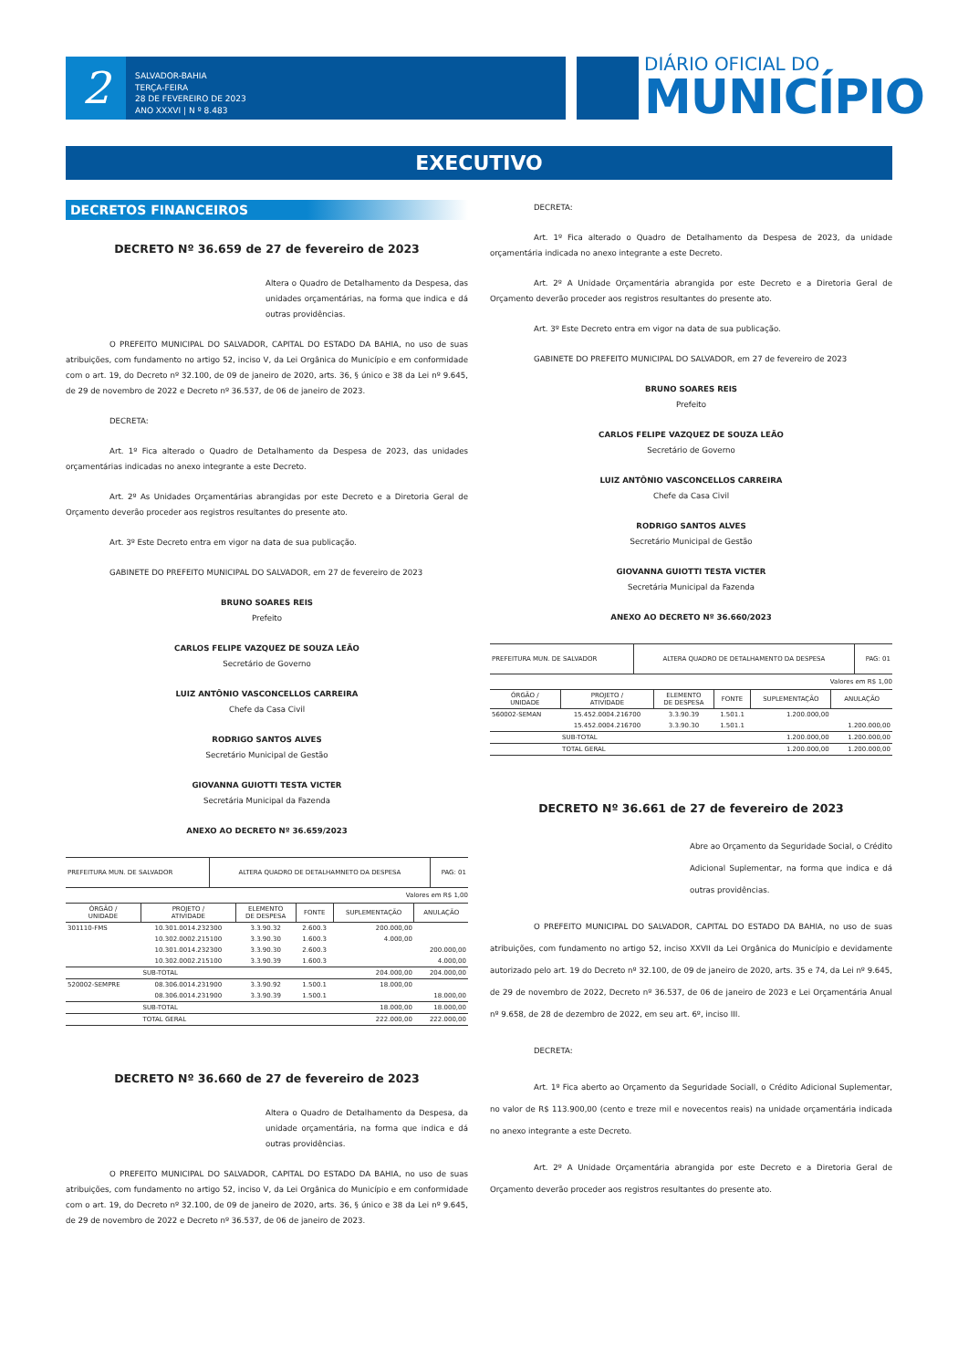2
SALVADOR-BAHIA
TERÇA-FEIRA
28 DE FEVEREIRO DE 2023
ANO XXXVI | N º 8.483
DIÁRIO OFICIAL DO
MUNICÍPIO
EXECUTIVO
DECRETOS FINANCEIROS
DECRETO Nº 36.659 de 27 de fevereiro de 2023
Altera o Quadro de Detalhamento da Despesa, das unidades orçamentárias, na forma que indica e dá outras providências.
O PREFEITO MUNICIPAL DO SALVADOR, CAPITAL DO ESTADO DA BAHIA, no uso de suas atribuições, com fundamento no artigo 52, inciso V, da Lei Orgânica do Município e em conformidade com o art. 19, do Decreto nº 32.100, de 09 de janeiro de 2020, arts. 36, § único e 38 da Lei nº 9.645, de 29 de novembro de 2022 e Decreto nº 36.537, de 06 de janeiro de 2023.
DECRETA:
Art. 1º Fica alterado o Quadro de Detalhamento da Despesa de 2023, das unidades orçamentárias indicadas no anexo integrante a este Decreto.
Art. 2º As Unidades Orçamentárias abrangidas por este Decreto e a Diretoria Geral de Orçamento deverão proceder aos registros resultantes do presente ato.
Art. 3º Este Decreto entra em vigor na data de sua publicação.
GABINETE DO PREFEITO MUNICIPAL DO SALVADOR, em 27 de fevereiro de 2023
BRUNO SOARES REIS
Prefeito
CARLOS FELIPE VAZQUEZ DE SOUZA LEÃO
Secretário de Governo
LUIZ ANTÔNIO VASCONCELLOS CARREIRA
Chefe da Casa Civil
RODRIGO SANTOS ALVES
Secretário Municipal de Gestão
GIOVANNA GUIOTTI TESTA VICTER
Secretária Municipal da Fazenda
ANEXO AO DECRETO Nº 36.659/2023
| PREFEITURA MUN. DE SALVADOR | ALTERA QUADRO DE DETALHAMNETO DA DESPESA | PAG: 01 |
Valores em R$ 1,00
| ÓRGÃO / UNIDADE | PROJETO / ATIVIDADE | ELEMENTO DE DESPESA | FONTE | SUPLEMENTAÇÃO | ANULAÇÃO |
| --- | --- | --- | --- | --- | --- |
| 301110-FMS | 10.301.0014.232300 | 3.3.90.32 | 2.600.3 | 200.000,00 | |
| | 10.302.0002.215100 | 3.3.90.30 | 1.600.3 | 4.000,00 | |
| | 10.301.0014.232300 | 3.3.90.30 | 2.600.3 | | 200.000,00 |
| | 10.302.0002.215100 | 3.3.90.39 | 1.600.3 | | 4.000,00 |
| | SUB-TOTAL | | | 204.000,00 | 204.000,00 |
| 520002-SEMPRE | 08.306.0014.231900 | 3.3.90.92 | 1.500.1 | 18.000,00 | |
| | 08.306.0014.231900 | 3.3.90.39 | 1.500.1 | | 18.000,00 |
| | SUB-TOTAL | | | 18.000,00 | 18.000,00 |
| | TOTAL GERAL | | | 222.000,00 | 222.000,00 |
DECRETO Nº 36.660 de 27 de fevereiro de 2023
Altera o Quadro de Detalhamento da Despesa, da unidade orçamentária, na forma que indica e dá outras providências.
O PREFEITO MUNICIPAL DO SALVADOR, CAPITAL DO ESTADO DA BAHIA, no uso de suas atribuições, com fundamento no artigo 52, inciso V, da Lei Orgânica do Município e em conformidade com o art. 19, do Decreto nº 32.100, de 09 de janeiro de 2020, arts. 36, § único e 38 da Lei nº 9.645, de 29 de novembro de 2022 e Decreto nº 36.537, de 06 de janeiro de 2023.
DECRETA:
Art. 1º Fica alterado o Quadro de Detalhamento da Despesa de 2023, da unidade orçamentária indicada no anexo integrante a este Decreto.
Art. 2º A Unidade Orçamentária abrangida por este Decreto e a Diretoria Geral de Orçamento deverão proceder aos registros resultantes do presente ato.
Art. 3º Este Decreto entra em vigor na data de sua publicação.
GABINETE DO PREFEITO MUNICIPAL DO SALVADOR, em 27 de fevereiro de 2023
BRUNO SOARES REIS
Prefeito
CARLOS FELIPE VAZQUEZ DE SOUZA LEÃO
Secretário de Governo
LUIZ ANTÔNIO VASCONCELLOS CARREIRA
Chefe da Casa Civil
RODRIGO SANTOS ALVES
Secretário Municipal de Gestão
GIOVANNA GUIOTTI TESTA VICTER
Secretária Municipal da Fazenda
ANEXO AO DECRETO Nº 36.660/2023
| PREFEITURA MUN. DE SALVADOR | ALTERA QUADRO DE DETALHAMENTO DA DESPESA | PAG: 01 |
Valores em R$ 1,00
| ÓRGÃO / UNIDADE | PROJETO / ATIVIDADE | ELEMENTO DE DESPESA | FONTE | SUPLEMENTAÇÃO | ANULAÇÃO |
| --- | --- | --- | --- | --- | --- |
| 560002-SEMAN | 15.452.0004.216700 | 3.3.90.39 | 1.501.1 | 1.200.000,00 | |
| | 15.452.0004.216700 | 3.3.90.30 | 1.501.1 | | 1.200.000,00 |
| | SUB-TOTAL | | | 1.200.000,00 | 1.200.000,00 |
| | TOTAL GERAL | | | 1.200.000,00 | 1.200.000,00 |
DECRETO Nº 36.661 de 27 de fevereiro de 2023
Abre ao Orçamento da Seguridade Social, o Crédito Adicional Suplementar, na forma que indica e dá outras providências.
O PREFEITO MUNICIPAL DO SALVADOR, CAPITAL DO ESTADO DA BAHIA, no uso de suas atribuições, com fundamento no artigo 52, inciso XXVII da Lei Orgânica do Município e devidamente autorizado pelo art. 19 do Decreto nº 32.100, de 09 de janeiro de 2020, arts. 35 e 74, da Lei nº 9.645, de 29 de novembro de 2022, Decreto nº 36.537, de 06 de janeiro de 2023 e Lei Orçamentária Anual nº 9.658, de 28 de dezembro de 2022, em seu art. 6º, inciso III.
DECRETA:
Art. 1º Fica aberto ao Orçamento da Seguridade Sociall, o Crédito Adicional Suplementar, no valor de R$ 113.900,00 (cento e treze mil e novecentos reais) na unidade orçamentária indicada no anexo integrante a este Decreto.
Art. 2º A Unidade Orçamentária abrangida por este Decreto e a Diretoria Geral de Orçamento deverão proceder aos registros resultantes do presente ato.